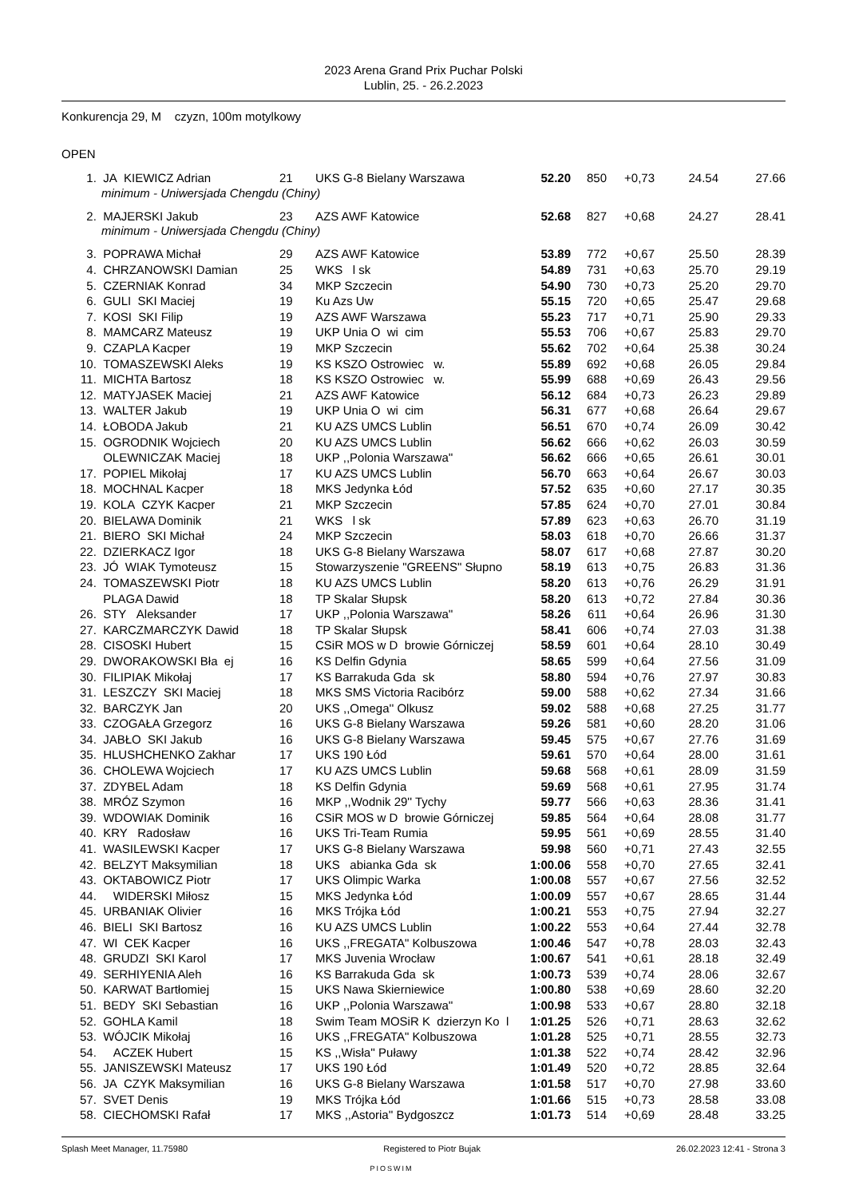2023 Arena Grand Prix Puchar Polski
Lublin, 25. - 26.2.2023
Konkurencja 29, M czyzn, 100m motylkowy
OPEN
| 1. | JA KIEWICZ Adrian | 21 | UKS G-8 Bielany Warszawa | 52.20 | 850 | +0,73 | 24.54 | 27.66 |
| minimum - Uniwersjada Chengdu (Chiny) | | | | | | | | |
| 2. | MAJERSKI Jakub | 23 | AZS AWF Katowice | 52.68 | 827 | +0,68 | 24.27 | 28.41 |
| minimum - Uniwersjada Chengdu (Chiny) | | | | | | | | |
| 3. | POPRAWA Michał | 29 | AZS AWF Katowice | 53.89 | 772 | +0,67 | 25.50 | 28.39 |
| 4. | CHRZANOWSKI Damian | 25 | WKS l sk | 54.89 | 731 | +0,63 | 25.70 | 29.19 |
| 5. | CZERNIAK Konrad | 34 | MKP Szczecin | 54.90 | 730 | +0,73 | 25.20 | 29.70 |
| 6. | GULI SKI Maciej | 19 | Ku Azs Uw | 55.15 | 720 | +0,65 | 25.47 | 29.68 |
| 7. | KOSI SKI Filip | 19 | AZS AWF Warszawa | 55.23 | 717 | +0,71 | 25.90 | 29.33 |
| 8. | MAMCARZ Mateusz | 19 | UKP Unia O wi cim | 55.53 | 706 | +0,67 | 25.83 | 29.70 |
| 9. | CZAPLA Kacper | 19 | MKP Szczecin | 55.62 | 702 | +0,64 | 25.38 | 30.24 |
| 10. | TOMASZEWSKI Aleks | 19 | KS KSZO Ostrowiec w. | 55.89 | 692 | +0,68 | 26.05 | 29.84 |
| 11. | MICHTA Bartosz | 18 | KS KSZO Ostrowiec w. | 55.99 | 688 | +0,69 | 26.43 | 29.56 |
| 12. | MATYJASEK Maciej | 21 | AZS AWF Katowice | 56.12 | 684 | +0,73 | 26.23 | 29.89 |
| 13. | WALTER Jakub | 19 | UKP Unia O wi cim | 56.31 | 677 | +0,68 | 26.64 | 29.67 |
| 14. | ŁOBODA Jakub | 21 | KU AZS UMCS Lublin | 56.51 | 670 | +0,74 | 26.09 | 30.42 |
| 15. | OGRODNIK Wojciech | 20 | KU AZS UMCS Lublin | 56.62 | 666 | +0,62 | 26.03 | 30.59 |
| | OLEWNICZAK Maciej | 18 | UKP ,,Polonia Warszawa'' | 56.62 | 666 | +0,65 | 26.61 | 30.01 |
| 17. | POPIEL Mikołaj | 17 | KU AZS UMCS Lublin | 56.70 | 663 | +0,64 | 26.67 | 30.03 |
| 18. | MOCHNAL Kacper | 18 | MKS Jedynka Łód | 57.52 | 635 | +0,60 | 27.17 | 30.35 |
| 19. | KOLA CZYK Kacper | 21 | MKP Szczecin | 57.85 | 624 | +0,70 | 27.01 | 30.84 |
| 20. | BIELAWA Dominik | 21 | WKS l sk | 57.89 | 623 | +0,63 | 26.70 | 31.19 |
| 21. | BIERO SKI Michał | 24 | MKP Szczecin | 58.03 | 618 | +0,70 | 26.66 | 31.37 |
| 22. | DZIERKACZ Igor | 18 | UKS G-8 Bielany Warszawa | 58.07 | 617 | +0,68 | 27.87 | 30.20 |
| 23. | JÓ WIAK Tymoteusz | 15 | Stowarzyszenie "GREENS" Słupno | 58.19 | 613 | +0,75 | 26.83 | 31.36 |
| 24. | TOMASZEWSKI Piotr | 18 | KU AZS UMCS Lublin | 58.20 | 613 | +0,76 | 26.29 | 31.91 |
| | PLAGA Dawid | 18 | TP Skalar Słupsk | 58.20 | 613 | +0,72 | 27.84 | 30.36 |
| 26. | STY Aleksander | 17 | UKP ,,Polonia Warszawa'' | 58.26 | 611 | +0,64 | 26.96 | 31.30 |
| 27. | KARCZMARCZYK Dawid | 18 | TP Skalar Słupsk | 58.41 | 606 | +0,74 | 27.03 | 31.38 |
| 28. | CISOSKI Hubert | 15 | CSiR MOS w D browie Górniczej | 58.59 | 601 | +0,64 | 28.10 | 30.49 |
| 29. | DWORAKOWSKI Bła ej | 16 | KS Delfin Gdynia | 58.65 | 599 | +0,64 | 27.56 | 31.09 |
| 30. | FILIPIAK Mikołaj | 17 | KS Barrakuda Gda sk | 58.80 | 594 | +0,76 | 27.97 | 30.83 |
| 31. | LESZCZY SKI Maciej | 18 | MKS SMS Victoria Racibórz | 59.00 | 588 | +0,62 | 27.34 | 31.66 |
| 32. | BARCZYK Jan | 20 | UKS ,,Omega'' Olkusz | 59.02 | 588 | +0,68 | 27.25 | 31.77 |
| 33. | CZOGAŁA Grzegorz | 16 | UKS G-8 Bielany Warszawa | 59.26 | 581 | +0,60 | 28.20 | 31.06 |
| 34. | JABŁO SKI Jakub | 16 | UKS G-8 Bielany Warszawa | 59.45 | 575 | +0,67 | 27.76 | 31.69 |
| 35. | HLUSHCHENKO Zakhar | 17 | UKS 190 Łód | 59.61 | 570 | +0,64 | 28.00 | 31.61 |
| 36. | CHOLEWA Wojciech | 17 | KU AZS UMCS Lublin | 59.68 | 568 | +0,61 | 28.09 | 31.59 |
| 37. | ZDYBEL Adam | 18 | KS Delfin Gdynia | 59.69 | 568 | +0,61 | 27.95 | 31.74 |
| 38. | MRÓZ Szymon | 16 | MKP ,,Wodnik 29'' Tychy | 59.77 | 566 | +0,63 | 28.36 | 31.41 |
| 39. | WDOWIAK Dominik | 16 | CSiR MOS w D browie Górniczej | 59.85 | 564 | +0,64 | 28.08 | 31.77 |
| 40. | KRY Radosław | 16 | UKS Tri-Team Rumia | 59.95 | 561 | +0,69 | 28.55 | 31.40 |
| 41. | WASILEWSKI Kacper | 17 | UKS G-8 Bielany Warszawa | 59.98 | 560 | +0,71 | 27.43 | 32.55 |
| 42. | BELZYT Maksymilian | 18 | UKS abianka Gda sk | 1:00.06 | 558 | +0,70 | 27.65 | 32.41 |
| 43. | OKTABOWICZ Piotr | 17 | UKS Olimpic Warka | 1:00.08 | 557 | +0,67 | 27.56 | 32.52 |
| 44. | WIDERSKI Miłosz | 15 | MKS Jedynka Łód | 1:00.09 | 557 | +0,67 | 28.65 | 31.44 |
| 45. | URBANIAK Olivier | 16 | MKS Trójka Łód | 1:00.21 | 553 | +0,75 | 27.94 | 32.27 |
| 46. | BIELI SKI Bartosz | 16 | KU AZS UMCS Lublin | 1:00.22 | 553 | +0,64 | 27.44 | 32.78 |
| 47. | WI CEK Kacper | 16 | UKS ,,FREGATA" Kolbuszowa | 1:00.46 | 547 | +0,78 | 28.03 | 32.43 |
| 48. | GRUDZI SKI Karol | 17 | MKS Juvenia Wrocław | 1:00.67 | 541 | +0,61 | 28.18 | 32.49 |
| 49. | SERHIYENIA Aleh | 16 | KS Barrakuda Gda sk | 1:00.73 | 539 | +0,74 | 28.06 | 32.67 |
| 50. | KARWAT Bartłomiej | 15 | UKS Nawa Skierniewice | 1:00.80 | 538 | +0,69 | 28.60 | 32.20 |
| 51. | BEDY SKI Sebastian | 16 | UKP ,,Polonia Warszawa'' | 1:00.98 | 533 | +0,67 | 28.80 | 32.18 |
| 52. | GOHLA Kamil | 18 | Swim Team MOSiR K dzierzyn Ko l | 1:01.25 | 526 | +0,71 | 28.63 | 32.62 |
| 53. | WÓJCIK Mikołaj | 16 | UKS ,,FREGATA" Kolbuszowa | 1:01.28 | 525 | +0,71 | 28.55 | 32.73 |
| 54. | ACZEK Hubert | 15 | KS ,,Wisła'' Puławy | 1:01.38 | 522 | +0,74 | 28.42 | 32.96 |
| 55. | JANISZEWSKI Mateusz | 17 | UKS 190 Łód | 1:01.49 | 520 | +0,72 | 28.85 | 32.64 |
| 56. | JA CZYK Maksymilian | 16 | UKS G-8 Bielany Warszawa | 1:01.58 | 517 | +0,70 | 27.98 | 33.60 |
| 57. | SVET Denis | 19 | MKS Trójka Łód | 1:01.66 | 515 | +0,73 | 28.58 | 33.08 |
| 58. | CIECHOMSKI Rafał | 17 | MKS ,,Astoria'' Bydgoszcz | 1:01.73 | 514 | +0,69 | 28.48 | 33.25 |
Splash Meet Manager, 11.75980 Registered to Piotr Bujak 26.02.2023 12:41 - Strona 3
PIOSWIM